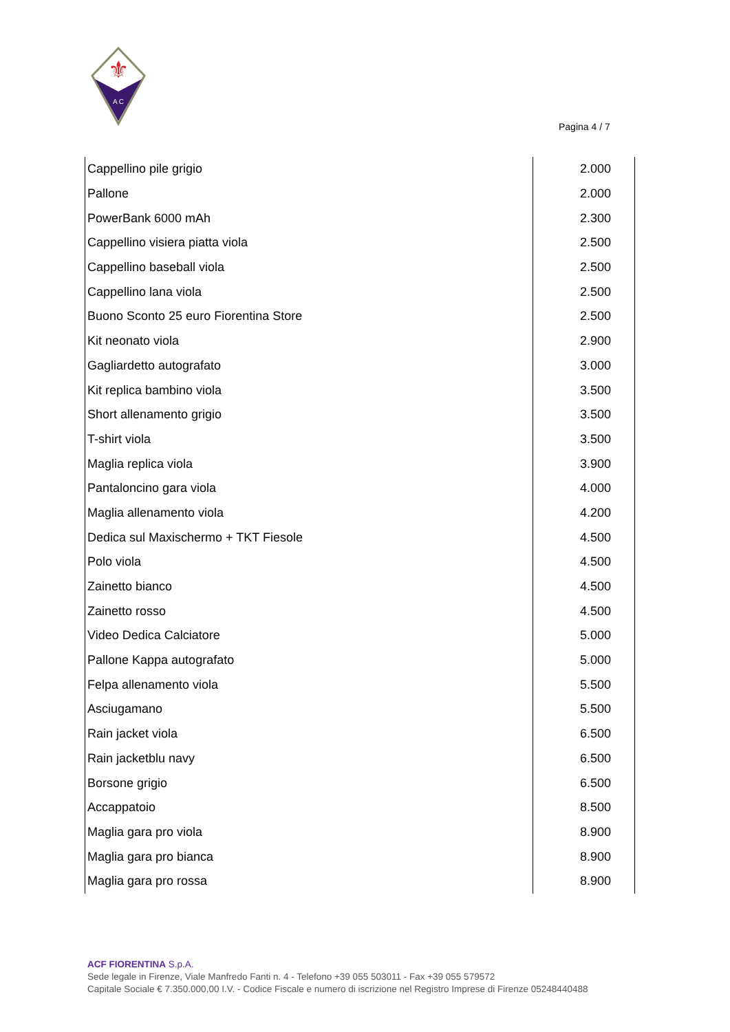⚜
A C
Pagina 4 / 7
| Cappellino pile grigio | 2.000 |
| Pallone | 2.000 |
| PowerBank 6000 mAh | 2.300 |
| Cappellino visiera piatta viola | 2.500 |
| Cappellino baseball viola | 2.500 |
| Cappellino lana viola | 2.500 |
| Buono Sconto 25 euro Fiorentina Store | 2.500 |
| Kit neonato viola | 2.900 |
| Gagliardetto autografato | 3.000 |
| Kit replica bambino viola | 3.500 |
| Short allenamento grigio | 3.500 |
| T-shirt viola | 3.500 |
| Maglia replica viola | 3.900 |
| Pantaloncino gara viola | 4.000 |
| Maglia allenamento viola | 4.200 |
| Dedica sul Maxischermo + TKT Fiesole | 4.500 |
| Polo viola | 4.500 |
| Zainetto bianco | 4.500 |
| Zainetto rosso | 4.500 |
| Video Dedica Calciatore | 5.000 |
| Pallone Kappa autografato | 5.000 |
| Felpa allenamento viola | 5.500 |
| Asciugamano | 5.500 |
| Rain jacket viola | 6.500 |
| Rain jacketblu navy | 6.500 |
| Borsone grigio | 6.500 |
| Accappatoio | 8.500 |
| Maglia gara pro viola | 8.900 |
| Maglia gara pro bianca | 8.900 |
| Maglia gara pro rossa | 8.900 |
ACF FIORENTINA S.p.A.
Sede legale in Firenze, Viale Manfredo Fanti n. 4 - Telefono +39 055 503011 - Fax +39 055 579572
Capitale Sociale € 7.350.000,00 I.V. - Codice Fiscale e numero di iscrizione nel Registro Imprese di Firenze 05248440488